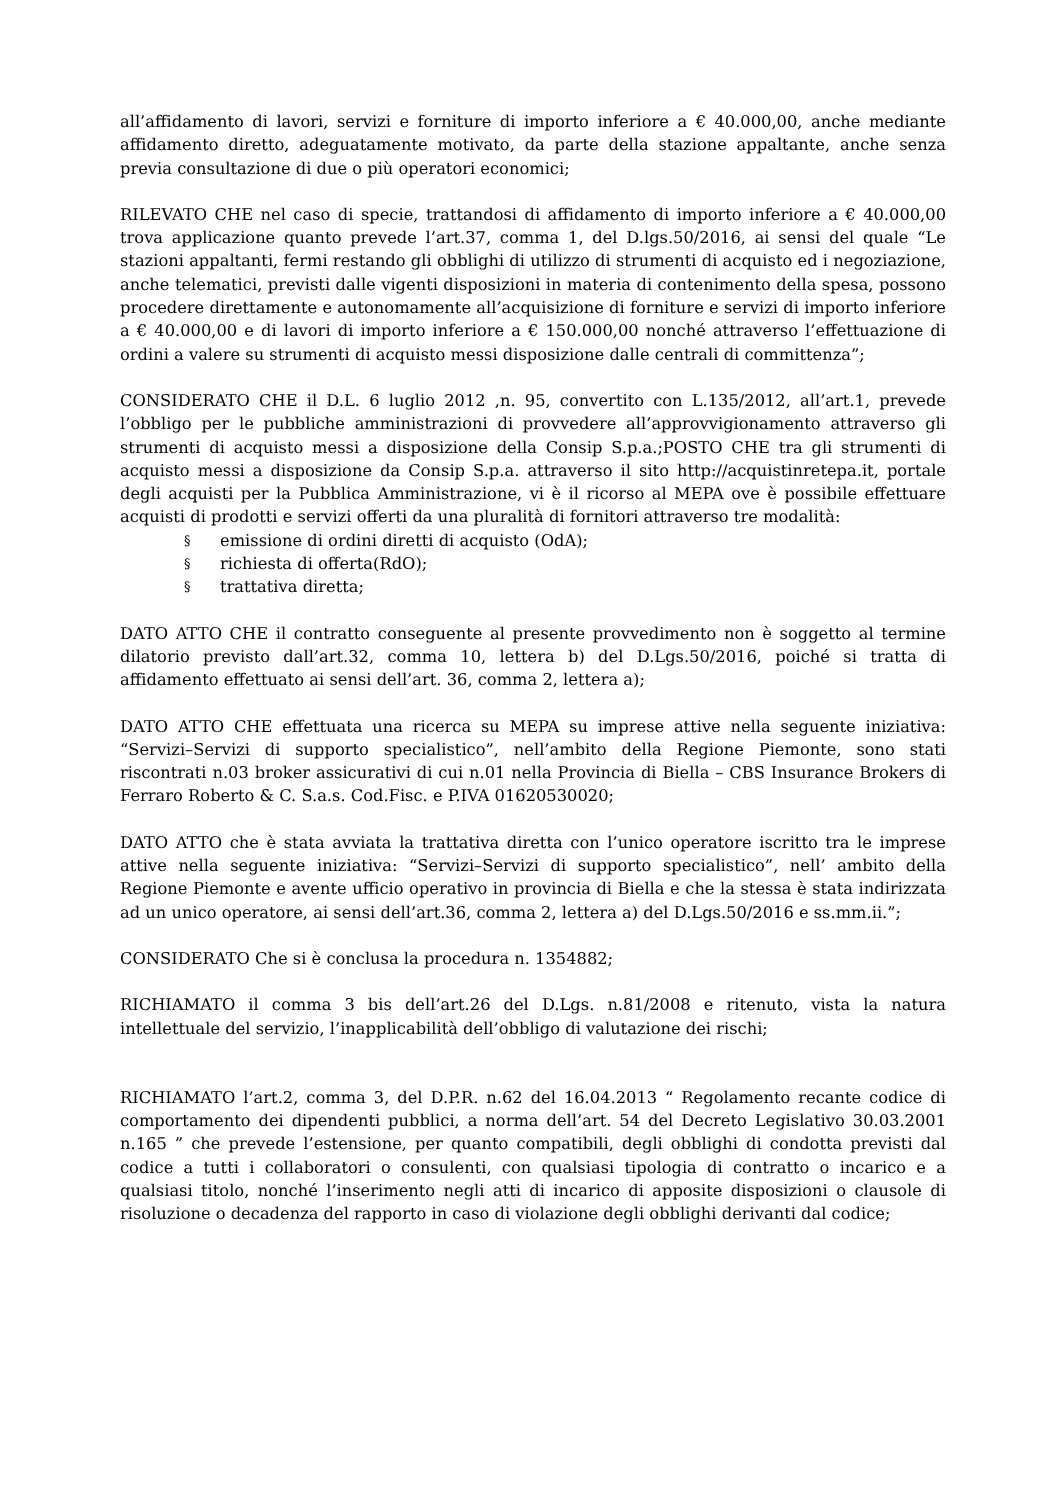all’affidamento di lavori, servizi e forniture di importo inferiore a € 40.000,00, anche mediante affidamento diretto, adeguatamente motivato, da parte della stazione appaltante, anche senza previa consultazione di due o più operatori economici;
RILEVATO CHE nel caso di specie, trattandosi di affidamento di importo inferiore a € 40.000,00 trova applicazione quanto prevede l’art.37, comma 1, del D.lgs.50/2016, ai sensi del quale “Le stazioni appaltanti, fermi restando gli obblighi di utilizzo di strumenti di acquisto ed i negoziazione, anche telematici, previsti dalle vigenti disposizioni in materia di contenimento della spesa, possono procedere direttamente e autonomamente all’acquisizione di forniture e servizi di importo inferiore a € 40.000,00 e di lavori di importo inferiore a € 150.000,00 nonché attraverso l’effettuazione di ordini a valere su strumenti di acquisto messi disposizione dalle centrali di committenza”;
CONSIDERATO CHE il D.L. 6 luglio 2012 ,n. 95, convertito con L.135/2012, all’art.1, prevede l’obbligo per le pubbliche amministrazioni di provvedere all’approvvigionamento attraverso gli strumenti di acquisto messi a disposizione della Consip S.p.a.;POSTO CHE tra gli strumenti di acquisto messi a disposizione da Consip S.p.a. attraverso il sito http://acquistinretepa.it, portale degli acquisti per la Pubblica Amministrazione, vi è il ricorso al MEPA ove è possibile effettuare acquisti di prodotti e servizi offerti da una pluralità di fornitori attraverso tre modalità:
§ emissione di ordini diretti di acquisto (OdA);
§ richiesta di offerta(RdO);
§ trattativa diretta;
DATO ATTO CHE il contratto conseguente al presente provvedimento non è soggetto al termine dilatorio previsto dall’art.32, comma 10, lettera b) del D.Lgs.50/2016, poiché si tratta di affidamento effettuato ai sensi dell’art. 36, comma 2, lettera a);
DATO ATTO CHE effettuata una ricerca su MEPA su imprese attive nella seguente iniziativa: “Servizi–Servizi di supporto specialistico”, nell’ambito della Regione Piemonte, sono stati riscontrati n.03 broker assicurativi di cui n.01 nella Provincia di Biella – CBS Insurance Brokers di Ferraro Roberto & C. S.a.s. Cod.Fisc. e P.IVA 01620530020;
DATO ATTO che è stata avviata la trattativa diretta con l’unico operatore iscritto tra le imprese attive nella seguente iniziativa: “Servizi–Servizi di supporto specialistico”, nell’ ambito della Regione Piemonte e avente ufficio operativo in provincia di Biella e che la stessa è stata indirizzata ad un unico operatore, ai sensi dell’art.36, comma 2, lettera a) del D.Lgs.50/2016 e ss.mm.ii.”;
CONSIDERATO Che si è conclusa la procedura n. 1354882;
RICHIAMATO il comma 3 bis dell’art.26 del D.Lgs. n.81/2008 e ritenuto, vista la natura intellettuale del servizio, l’inapplicabilità dell’obbligo di valutazione dei rischi;
RICHIAMATO l’art.2, comma 3, del D.P.R. n.62 del 16.04.2013 “ Regolamento recante codice di comportamento dei dipendenti pubblici, a norma dell’art. 54 del Decreto Legislativo 30.03.2001 n.165 ” che prevede l’estensione, per quanto compatibili, degli obblighi di condotta previsti dal codice a tutti i collaboratori o consulenti, con qualsiasi tipologia di contratto o incarico e a qualsiasi titolo, nonché l’inserimento negli atti di incarico di apposite disposizioni o clausole di risoluzione o decadenza del rapporto in caso di violazione degli obblighi derivanti dal codice;